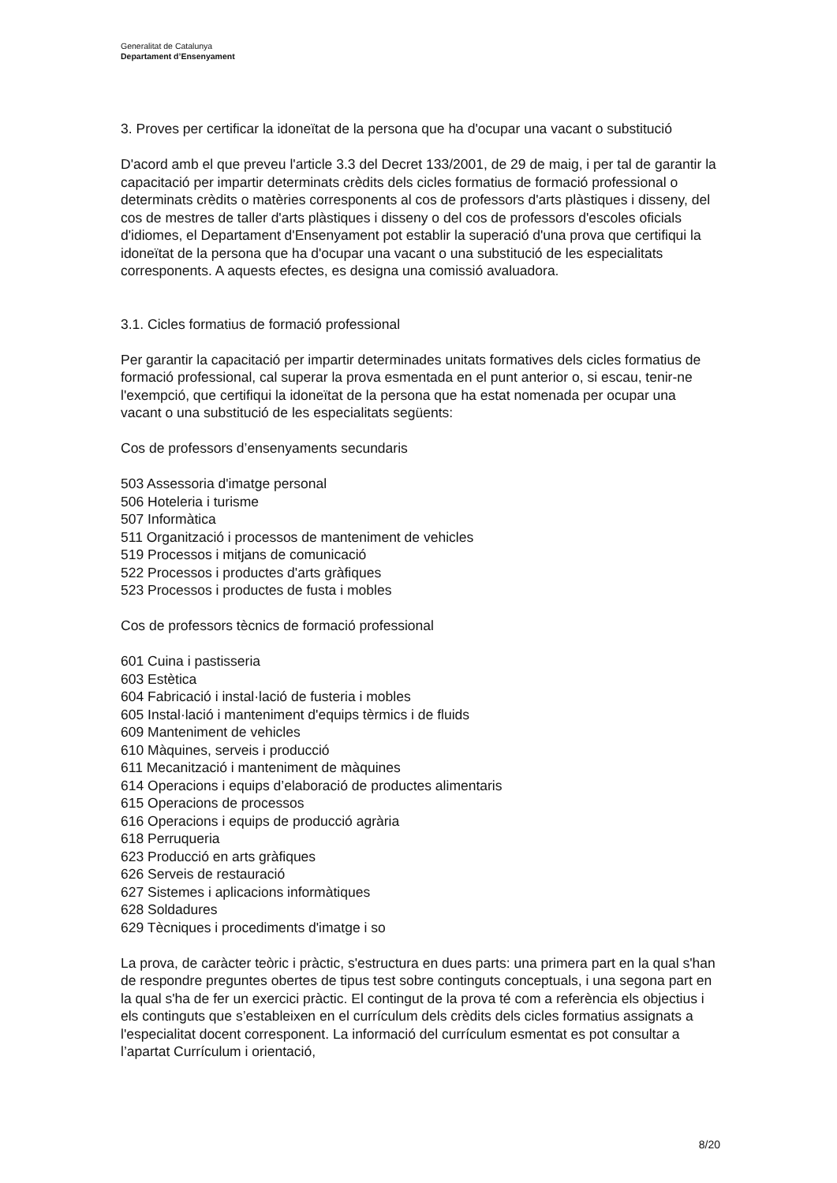Generalitat de Catalunya
Departament d’Ensenyament
3. Proves per certificar la idoneïtat de la persona que ha d'ocupar una vacant o substitució
D'acord amb el que preveu l'article 3.3 del Decret 133/2001, de 29 de maig, i per tal de garantir la capacitació per impartir determinats crèdits dels cicles formatius de formació professional o determinats crèdits o matèries corresponents al cos de professors d'arts plàstiques i disseny, del cos de mestres de taller d'arts plàstiques i disseny o del cos de professors d'escoles oficials d'idiomes, el Departament d'Ensenyament pot establir la superació d'una prova que certifiqui la idoneïtat de la persona que ha d'ocupar una vacant o una substitució de les especialitats corresponents. A aquests efectes, es designa una comissió avaluadora.
3.1. Cicles formatius de formació professional
Per garantir la capacitació per impartir determinades unitats formatives dels cicles formatius de formació professional, cal superar la prova esmentada en el punt anterior o, si escau, tenir-ne l'exempció, que certifiqui la idoneïtat de la persona que ha estat nomenada per ocupar una vacant o una substitució de les especialitats següents:
Cos de professors d’ensenyaments secundaris
503 Assessoria d'imatge personal
506 Hoteleria i turisme
507 Informàtica
511 Organització i processos de manteniment de vehicles
519 Processos i mitjans de comunicació
522 Processos i productes d'arts gràfiques
523 Processos i productes de fusta i mobles
Cos de professors tècnics de formació professional
601 Cuina i pastisseria
603 Estètica
604 Fabricació i instal·lació de fusteria i mobles
605 Instal·lació i manteniment d'equips tèrmics i de fluids
609 Manteniment de vehicles
610 Màquines, serveis i producció
611 Mecanització i manteniment de màquines
614 Operacions i equips d’elaboració de productes alimentaris
615 Operacions de processos
616 Operacions i equips de producció agrària
618 Perruqueria
623 Producció en arts gràfiques
626 Serveis de restauració
627 Sistemes i aplicacions informàtiques
628 Soldadures
629 Tècniques i procediments d'imatge i so
La prova, de caràcter teòric i pràctic, s'estructura en dues parts: una primera part en la qual s'han de respondre preguntes obertes de tipus test sobre continguts conceptuals, i una segona part en la qual s'ha de fer un exercici pràctic. El contingut de la prova té com a referència els objectius i els continguts que s’estableixen en el currículum dels crèdits dels cicles formatius assignats a l'especialitat docent corresponent. La informació del currículum esmentat es pot consultar a l’apartat Currículum i orientació,
8/20